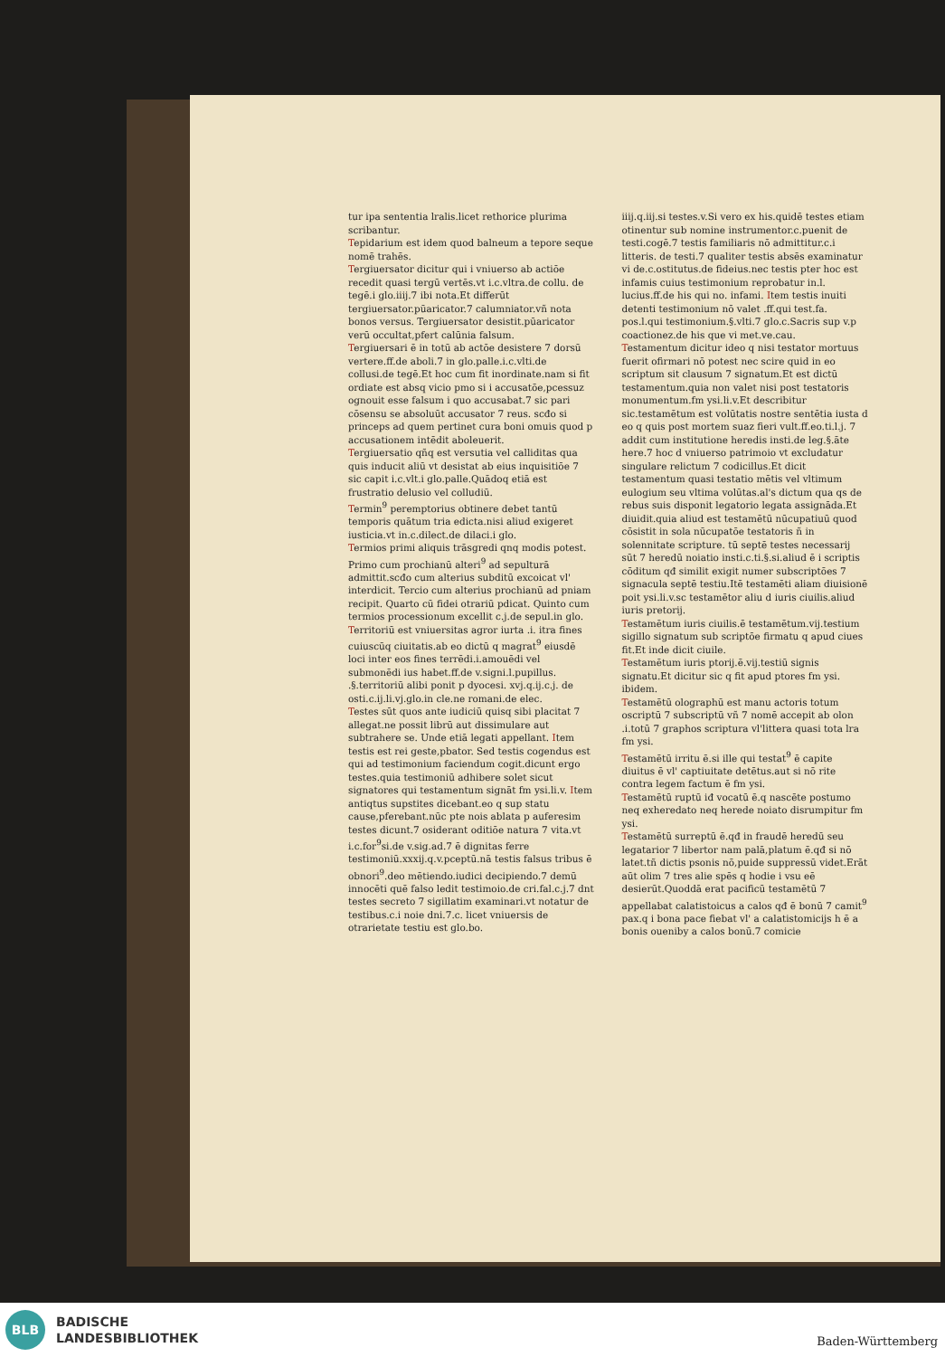tur ipa sententia lralis.licet rethorice plurima scribantur.
Tepidarium est idem quod balneum a tepore seque nomē trahēs.
Tergiuersator dicitur qui i vniuerso ab actiōe recedit quasi tergū vertēs.vt i.c.vltra.de collu. de tegē.i glo.iiij.7 ibi nota.Et differūt tergiuersator.pūaricator.7 calumniator.vñ nota bonos versus. Tergiuersator desistit.pūaricator verū occultat,pfert calūnia falsum.
Tergiuersari ē in totū ab actōe desistere 7 dorsū vertere.ff.de aboli.7 in glo.palle.i.c.vlti.de collusi.de tegē.Et hoc cum fit inordinate.nam si fit ordiate est absq vicio pmo si i accusatōe,pcessuz ognouit esse falsum i quo accusabat.7 sic pari cōsensu se absoluūt accusator 7 reus. scđo si princeps ad quem pertinet cura boni omuis quod p accusationem intēdit aboleuerit.
Tergiuersatio qñq est versutia vel calliditas qua quis inducit aliū vt desistat ab eius inquisitiōe 7 sic capit i.c.vlt.i glo.palle.Quādoq etiā est frustratio delusio vel colludiū.
Termin<sup>9</sup> peremptorius obtinere debet tantū temporis quātum tria edicta.nisi aliud exigeret iusticia.vt in.c.dilect.de dilaci.i glo.
Termios primi aliquis trāsgredi qnq modis potest. Primo cum prochianū alteri<sup>9</sup> ad sepulturā admittit.scđo cum alterius subditū excoicat vl' interdicit. Tercio cum alterius prochianū ad pniam recipit. Quarto cū fidei otrariū pdicat. Quinto cum termios processionum excellit c.j.de sepul.in glo.
Territoriū est vniuersitas agror iurta .i. itra fines cuiuscūq ciuitatis.ab eo dictū q magrat<sup>9</sup> eiusdē loci inter eos fines terrēdi.i.amouēdi vel submonēdi ius habet.ff.de v.signi.l.pupillus. .§.territoriū alibi ponit p dyocesi. xvj.q.ij.c.j. de osti.c.ij.li.vj.glo.in cle.ne romani.de elec.
Testes sūt quos ante iudiciū quisq sibi placitat 7 allegat.ne possit librū aut dissimulare aut subtrahere se. Unde etiā legati appellant. Item testis est rei geste,pbator. Sed testis cogendus est qui ad testimonium faciendum cogit.dicunt ergo testes.quia testimoniū adhibere solet sicut signatores qui testamentum signāt fm ysi.li.v. Item antiqtus supstites dicebant.eo q sup statu cause,pferebant.nūc pte nois ablata p auferesim testes dicunt.7 osiderant oditiōe natura 7 vita.vt i.c.for<sup>9</sup>si.de v.sig.ad.7 ē dignitas ferre testimoniū.xxxij.q.v.pceptū.nā testis falsus tribus ē obnori<sup>9</sup>.deo mētiendo.iudici decipiendo.7 demū innocēti quē falso ledit testimoio.de cri.fal.c.j.7 dnt testes secreto 7 sigillatim examinari.vt notatur de testibus.c.i noie dni.7.c. licet vniuersis de otrarietate testiu est glo.bo.
iiij.q.iij.si testes.v.Si vero ex his.quidē testes etiam otinentur sub nomine instrumentor.c.puenit de testi.cogē.7 testis familiaris nō admittitur.c.i litteris. de testi.7 qualiter testis absēs examinatur vi de.c.ostitutus.de fideius.nec testis pter hoc est infamis cuius testimonium reprobatur in.l. lucius.ff.de his qui no. infami. Item testis inuiti detenti testimonium nō valet .ff.qui test.fa. pos.l.qui testimonium.§.vlti.7 glo.c.Sacris sup v.p coactionez.de his que vi met.ve.cau.
Testamentum dicitur ideo q nisi testator mortuus fuerit ofirmari nō potest nec scire quid in eo scriptum sit clausum 7 signatum.Et est dictū testamentum.quia non valet nisi post testatoris monumentum.fm ysi.li.v.Et describitur sic.testamētum est volūtatis nostre sentētia iusta d eo q quis post mortem suaz fieri vult.ff.eo.ti.l.j. 7 addit cum institutione heredis insti.de leg.§.āte here.7 hoc d vniuerso patrimoio vt excludatur singulare relictum 7 codicillus.Et dicit testamentum quasi testatio mētis vel vltimum eulogium seu vltima volūtas.al's dictum qua qs de rebus suis disponit legatorio legata assignāda.Et diuidit.quia aliud est testamētū nūcupatiuū quod cōsistit in sola nūcupatōe testatoris ñ in solennitate scripture. tū septē testes necessarij sūt 7 heredū noiatio insti.c.ti.§.si.aliud ē i scriptis cōditum qđ similit exigit numer subscriptōes 7 signacula septē testiu.Itē testamēti aliam diuisionē poit ysi.li.v.sc testamētor aliu d iuris ciuilis.aliud iuris pretorij.
Testamētum iuris ciuilis.ē testamētum.vij.testium sigillo signatum sub scriptōe firmatu q apud ciues fit.Et inde dicit ciuile.
Testamētum iuris ptorij.ē.vij.testiū signis signatu.Et dicitur sic q fit apud ptores fm ysi. ibidem.
Testamētū olographū est manu actoris totum oscriptū 7 subscriptū vñ 7 nomē accepit ab olon .i.totū 7 graphos scriptura vl'littera quasi tota lra fm ysi.
Testamētū irritu ē.si ille qui testat<sup>9</sup> ē capite diuitus ē vl' captiuitate detētus.aut si nō rite contra legem factum ē fm ysi.
Testamētū ruptū iđ vocatū ē.q nascēte postumo neq exheredato neq herede noiato disrumpitur fm ysi.
Testamētū surreptū ē.qđ in fraudē heredū seu legatarior 7 libertor nam palā,platum ē.qđ si nō latet.tñ dictis psonis nō,puide suppressū videt.Erāt aūt olim 7 tres alie spēs q hodie i vsu eē desierūt.Quoddā erat pacificū testamētū 7 appellabat calatistoicus a calos qđ ē bonū 7 camit<sup>9</sup> pax.q i bona pace fiebat vl' a calatistomicijs h ē a bonis oueniby a calos bonū.7 comicie
BLB
BADISCHE
LANDESBIBLIOTHEK
Baden-Württemberg